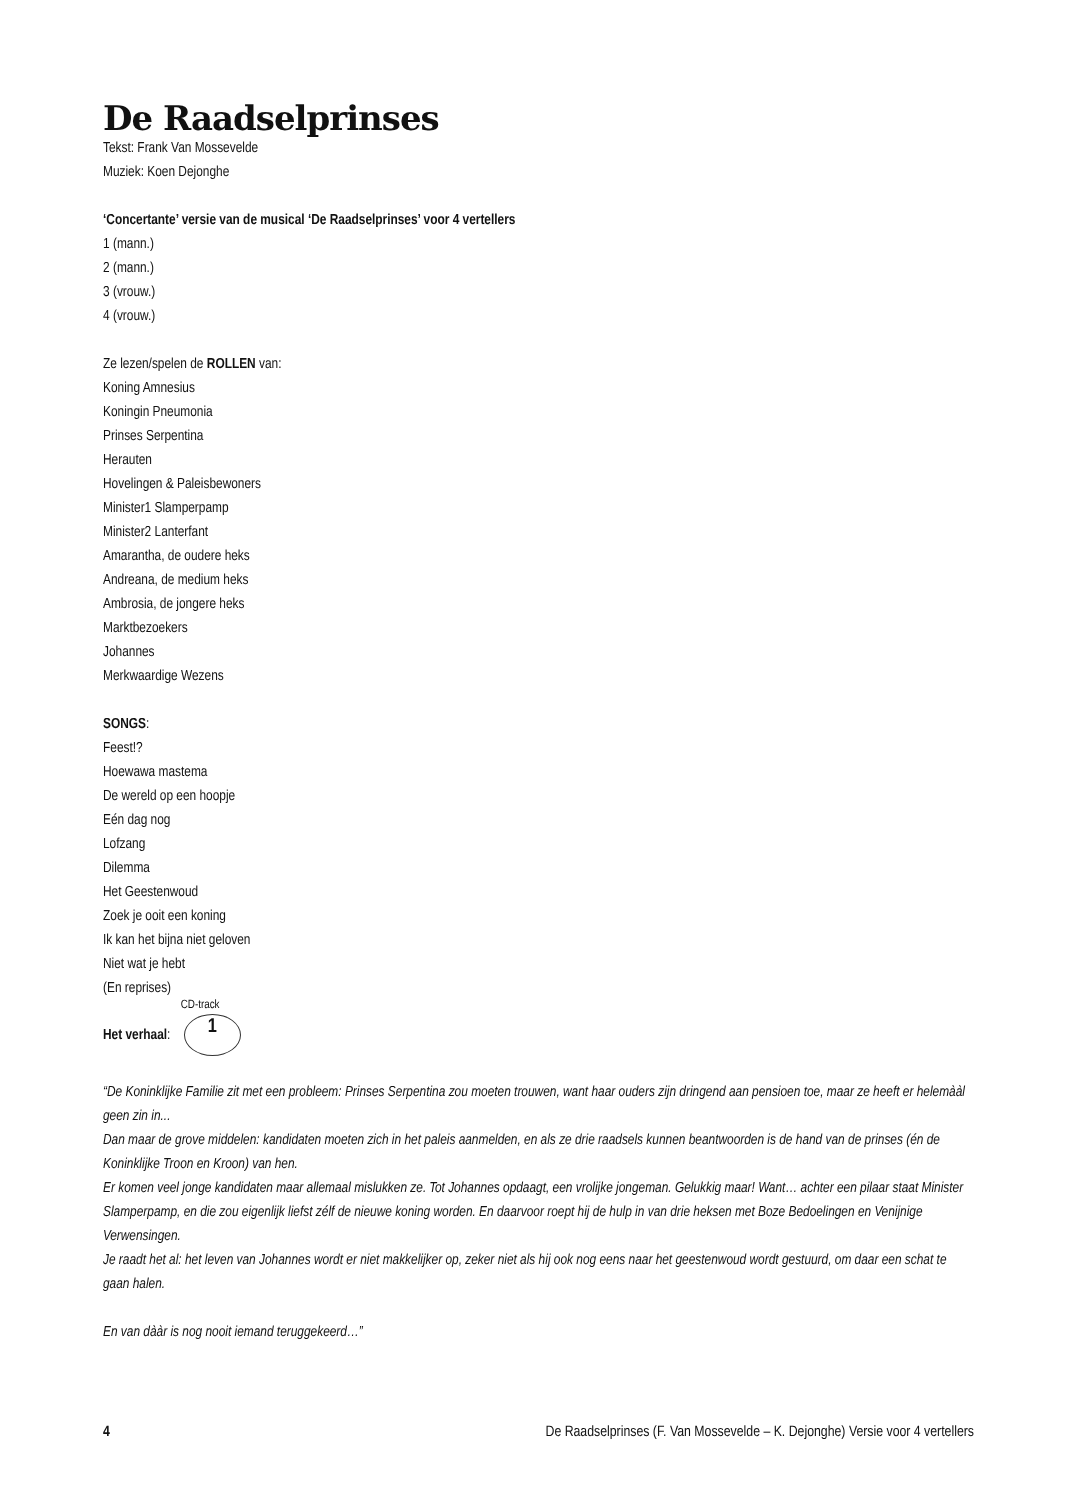De Raadselprinses
Tekst: Frank Van Mossevelde
Muziek: Koen Dejonghe
‘Concertante’ versie van de musical ‘De Raadselprinses’ voor 4 vertellers
1 (mann.)
2 (mann.)
3 (vrouw.)
4 (vrouw.)
Ze lezen/spelen de ROLLEN van:
Koning Amnesius
Koningin Pneumonia
Prinses Serpentina
Herauten
Hovelingen & Paleisbewoners
Minister1 Slamperpamp
Minister2 Lanterfant
Amarantha, de oudere heks
Andreana, de medium heks
Ambrosia, de jongere heks
Marktbezoekers
Johannes
Merkwaardige Wezens
SONGS:
Feest!?
Hoewawa mastema
De wereld op een hoopje
Eén dag nog
Lofzang
Dilemma
Het Geestenwoud
Zoek je ooit een koning
Ik kan het bijna niet geloven
Niet wat je hebt
(En reprises)
Het verhaal: CD-track 1
“De Koninklijke Familie zit met een probleem: Prinses Serpentina zou moeten trouwen, want haar ouders zijn dringend aan pensioen toe, maar ze heeft er helemààl geen zin in...
Dan maar de grove middelen: kandidaten moeten zich in het paleis aanmelden, en als ze drie raadsels kunnen beantwoorden is de hand van de prinses (én de Koninklijke Troon en Kroon) van hen.
Er komen veel jonge kandidaten maar allemaal mislukken ze. Tot Johannes opdaagt, een vrolijke jongeman. Gelukkig maar! Want… achter een pilaar staat Minister Slamperpamp, en die zou eigenlijk liefst zélf de nieuwe koning worden. En daarvoor roept hij de hulp in van drie heksen met Boze Bedoelingen en Venijnige Verwensingen.
Je raadt het al: het leven van Johannes wordt er niet makkelijker op, zeker niet als hij ook nog eens naar het geestenwoud wordt gestuurd, om daar een schat te gaan halen.
En van dààr is nog nooit iemand teruggekeerd…”
4 De Raadselprinses (F. Van Mossevelde – K. Dejonghe) Versie voor 4 vertellers